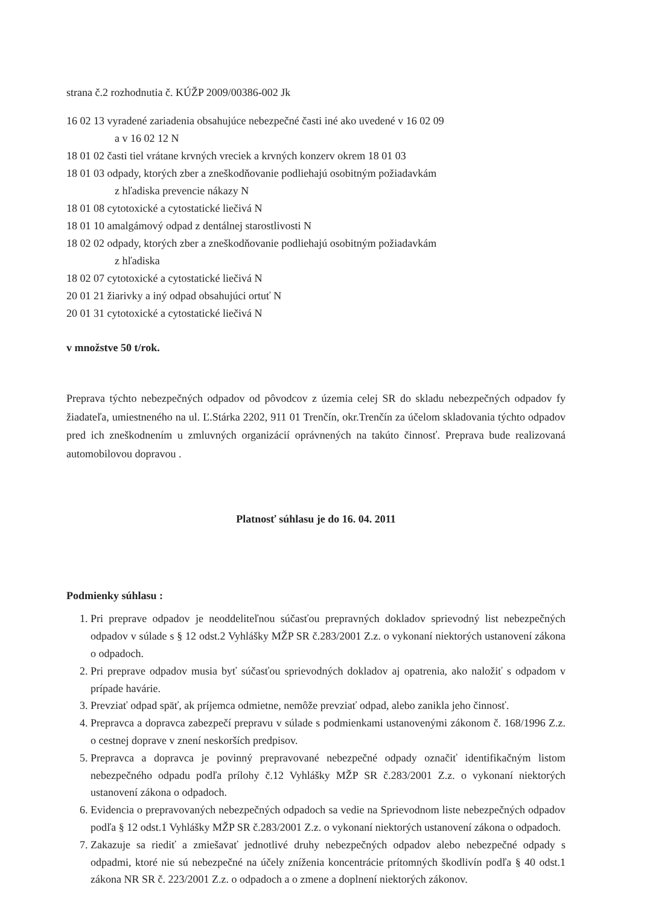strana č.2 rozhodnutia č. KÚŽP 2009/00386-002 Jk
16 02 13 vyradené zariadenia obsahujúce nebezpečné časti iné ako uvedené v 16 02 09
a v 16 02 12 N
18 01 02 časti tiel vrátane krvných vreciek a krvných konzerv okrem 18 01 03
18 01 03 odpady, ktorých zber a zneškodňovanie podliehajú osobitným požiadavkám
z hľadiska prevencie nákazy N
18 01 08 cytotoxické a cytostatické liečivá N
18 01 10 amalgámový odpad z dentálnej starostlivosti N
18 02 02 odpady, ktorých zber a zneškodňovanie podliehajú osobitným požiadavkám
z hľadiska
18 02 07 cytotoxické a cytostatické liečivá N
20 01 21 žiarivky a iný odpad obsahujúci ortuť N
20 01 31 cytotoxické a cytostatické liečivá N
v množstve 50 t/rok.
Preprava týchto nebezpečných odpadov od pôvodcov z územia celej SR do skladu nebezpečných odpadov fy žiadateľa, umiestneného na ul. Ľ.Stárka 2202, 911 01 Trenčín, okr.Trenčín za účelom skladovania týchto odpadov pred ich zneškodnením u zmluvných organizácií oprávnených na takúto činnosť. Preprava bude realizovaná automobilovou dopravou .
Platnosť súhlasu je do 16. 04. 2011
Podmienky súhlasu :
1. Pri preprave odpadov je neoddeliteľnou súčasťou prepravných dokladov sprievodný list nebezpečných odpadov v súlade s § 12 odst.2 Vyhlášky MŽP SR č.283/2001 Z.z. o vykonaní niektorých ustanovení zákona o odpadoch.
2. Pri preprave odpadov musia byť súčasťou sprievodných dokladov aj opatrenia, ako naložiť s odpadom v prípade havárie.
3. Prevziať odpad späť, ak príjemca odmietne, nemôže prevziať odpad, alebo zanikla jeho činnosť.
4. Prepravca a dopravca zabezpečí prepravu v súlade s podmienkami ustanovenými zákonom č. 168/1996 Z.z. o cestnej doprave v znení neskorších predpisov.
5. Prepravca a dopravca je povinný prepravované nebezpečné odpady označiť identifikačným listom nebezpečného odpadu podľa prílohy č.12 Vyhlášky MŽP SR č.283/2001 Z.z. o vykonaní niektorých ustanovení zákona o odpadoch.
6. Evidencia o prepravovaných nebezpečných odpadoch sa vedie na Sprievodnom liste nebezpečných odpadov podľa § 12 odst.1 Vyhlášky MŽP SR č.283/2001 Z.z. o vykonaní niektorých ustanovení zákona o odpadoch.
7. Zakazuje sa riediť a zmiešavať jednotlivé druhy nebezpečných odpadov alebo nebezpečné odpady s odpadmi, ktoré nie sú nebezpečné na účely zníženia koncentrácie prítomných škodlivín podľa § 40 odst.1 zákona NR SR č. 223/2001 Z.z. o odpadoch a o zmene a doplnení niektorých zákonov.